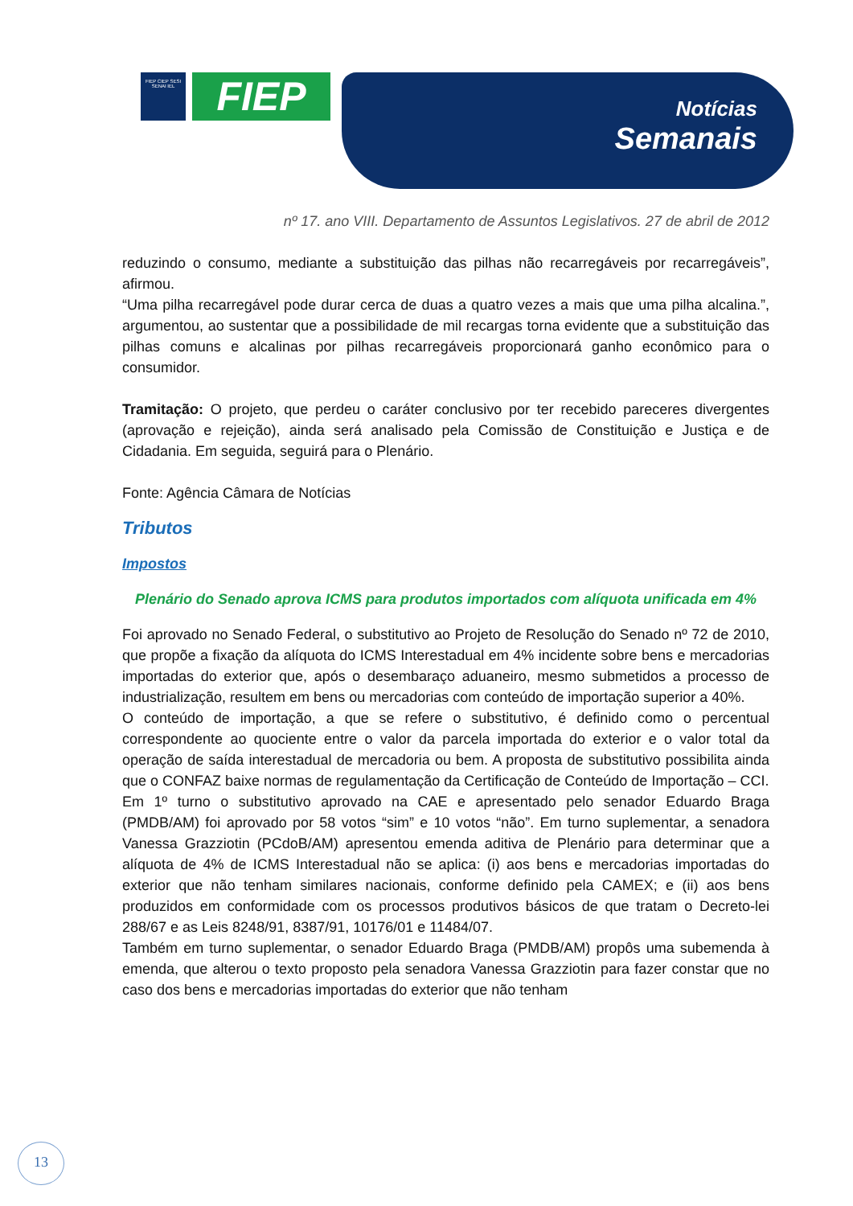FIEP CIEP SESI SENAI IEL
FIEP
Notícias
Semanais
nº 17. ano VIII. Departamento de Assuntos Legislativos. 27 de abril de 2012
reduzindo o consumo, mediante a substituição das pilhas não recarregáveis por recarregáveis”, afirmou.
“Uma pilha recarregável pode durar cerca de duas a quatro vezes a mais que uma pilha alcalina.”, argumentou, ao sustentar que a possibilidade de mil recargas torna evidente que a substituição das pilhas comuns e alcalinas por pilhas recarregáveis proporcionará ganho econômico para o consumidor.
Tramitação: O projeto, que perdeu o caráter conclusivo por ter recebido pareceres divergentes (aprovação e rejeição), ainda será analisado pela Comissão de Constituição e Justiça e de Cidadania. Em seguida, seguirá para o Plenário.
Fonte: Agência Câmara de Notícias
Tributos
Impostos
Plenário do Senado aprova ICMS para produtos importados com alíquota unificada em 4%
Foi aprovado no Senado Federal, o substitutivo ao Projeto de Resolução do Senado nº 72 de 2010, que propõe a fixação da alíquota do ICMS Interestadual em 4% incidente sobre bens e mercadorias importadas do exterior que, após o desembaraço aduaneiro, mesmo submetidos a processo de industrialização, resultem em bens ou mercadorias com conteúdo de importação superior a 40%.
O conteúdo de importação, a que se refere o substitutivo, é definido como o percentual correspondente ao quociente entre o valor da parcela importada do exterior e o valor total da operação de saída interestadual de mercadoria ou bem. A proposta de substitutivo possibilita ainda que o CONFAZ baixe normas de regulamentação da Certificação de Conteúdo de Importação – CCI.
Em 1º turno o substitutivo aprovado na CAE e apresentado pelo senador Eduardo Braga (PMDB/AM) foi aprovado por 58 votos “sim” e 10 votos “não”. Em turno suplementar, a senadora Vanessa Grazziotin (PCdoB/AM) apresentou emenda aditiva de Plenário para determinar que a alíquota de 4% de ICMS Interestadual não se aplica: (i) aos bens e mercadorias importadas do exterior que não tenham similares nacionais, conforme definido pela CAMEX; e (ii) aos bens produzidos em conformidade com os processos produtivos básicos de que tratam o Decreto-lei 288/67 e as Leis 8248/91, 8387/91, 10176/01 e 11484/07.
Também em turno suplementar, o senador Eduardo Braga (PMDB/AM) propôs uma subemenda à emenda, que alterou o texto proposto pela senadora Vanessa Grazziotin para fazer constar que no caso dos bens e mercadorias importadas do exterior que não tenham
13